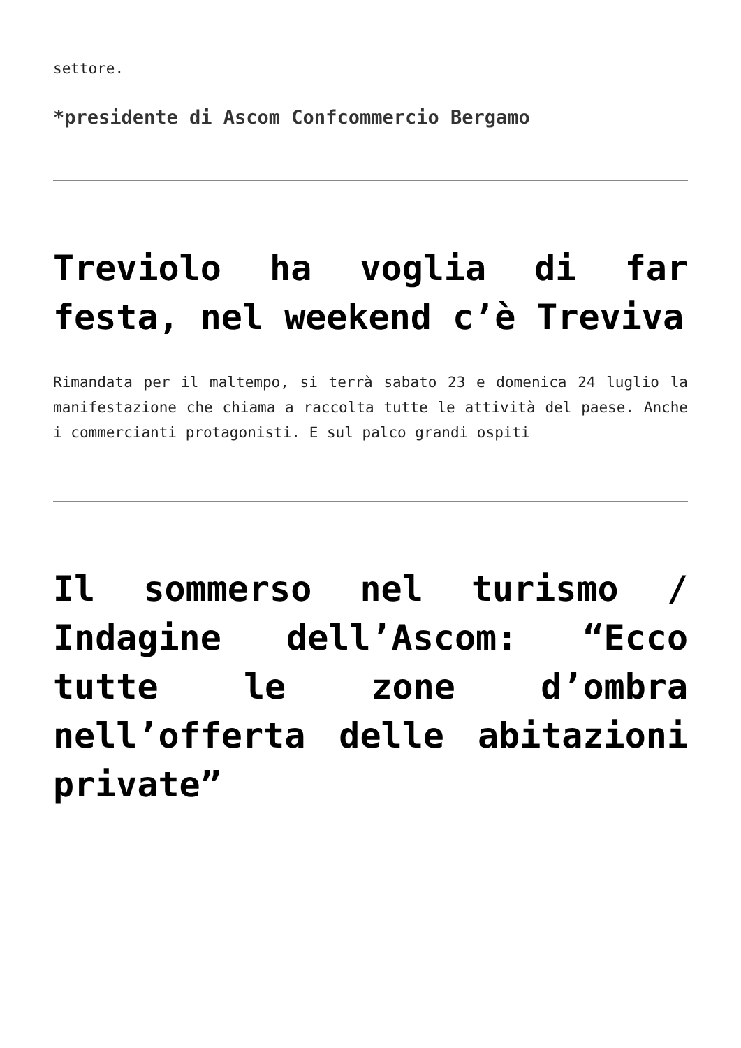settore.
*presidente di Ascom Confcommercio Bergamo
Treviolo ha voglia di far festa, nel weekend c’è Treviva
Rimandata per il maltempo, si terrà sabato 23 e domenica 24 luglio la manifestazione che chiama a raccolta tutte le attività del paese. Anche i commercianti protagonisti. E sul palco grandi ospiti
Il sommerso nel turismo / Indagine dell’Ascom: “Ecco tutte le zone d’ombra nell’offerta delle abitazioni private”